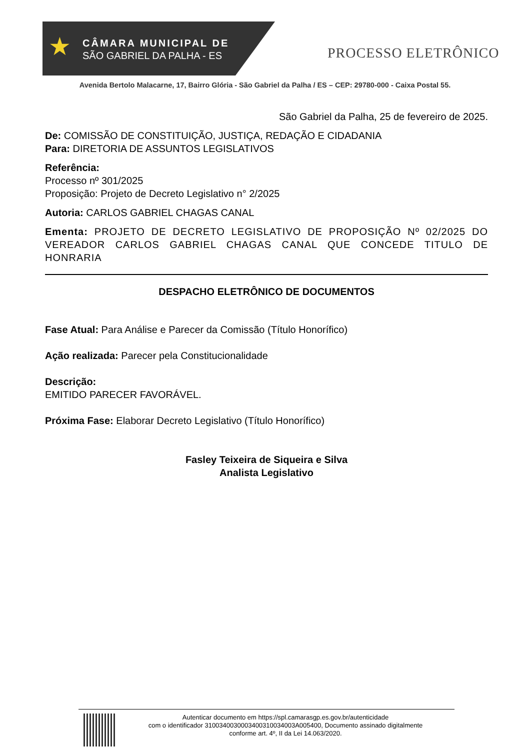★
CÂMARA MUNICIPAL DE
SÃO GABRIEL DA PALHA - ES
PROCESSO ELETRÔNICO
Avenida Bertolo Malacarne, 17, Bairro Glória - São Gabriel da Palha / ES – CEP: 29780-000 - Caixa Postal 55.
São Gabriel da Palha, 25 de fevereiro de 2025.
De: COMISSÃO DE CONSTITUIÇÃO, JUSTIÇA, REDAÇÃO E CIDADANIA
Para: DIRETORIA DE ASSUNTOS LEGISLATIVOS
Referência:
Processo nº 301/2025
Proposição: Projeto de Decreto Legislativo n° 2/2025
Autoria: CARLOS GABRIEL CHAGAS CANAL
Ementa: PROJETO DE DECRETO LEGISLATIVO DE PROPOSIÇÃO Nº 02/2025 DO VEREADOR CARLOS GABRIEL CHAGAS CANAL QUE CONCEDE TITULO DE HONRARIA
DESPACHO ELETRÔNICO DE DOCUMENTOS
Fase Atual: Para Análise e Parecer da Comissão (Título Honorífico)
Ação realizada: Parecer pela Constitucionalidade
Descrição:
EMITIDO PARECER FAVORÁVEL.
Próxima Fase: Elaborar Decreto Legislativo (Título Honorífico)
Fasley Teixeira de Siqueira e Silva
Analista Legislativo
Autenticar documento em https://spl.camarasgp.es.gov.br/autenticidade
com o identificador 3100340030003400310034003A005400, Documento assinado digitalmente
conforme art. 4º, II da Lei 14.063/2020.